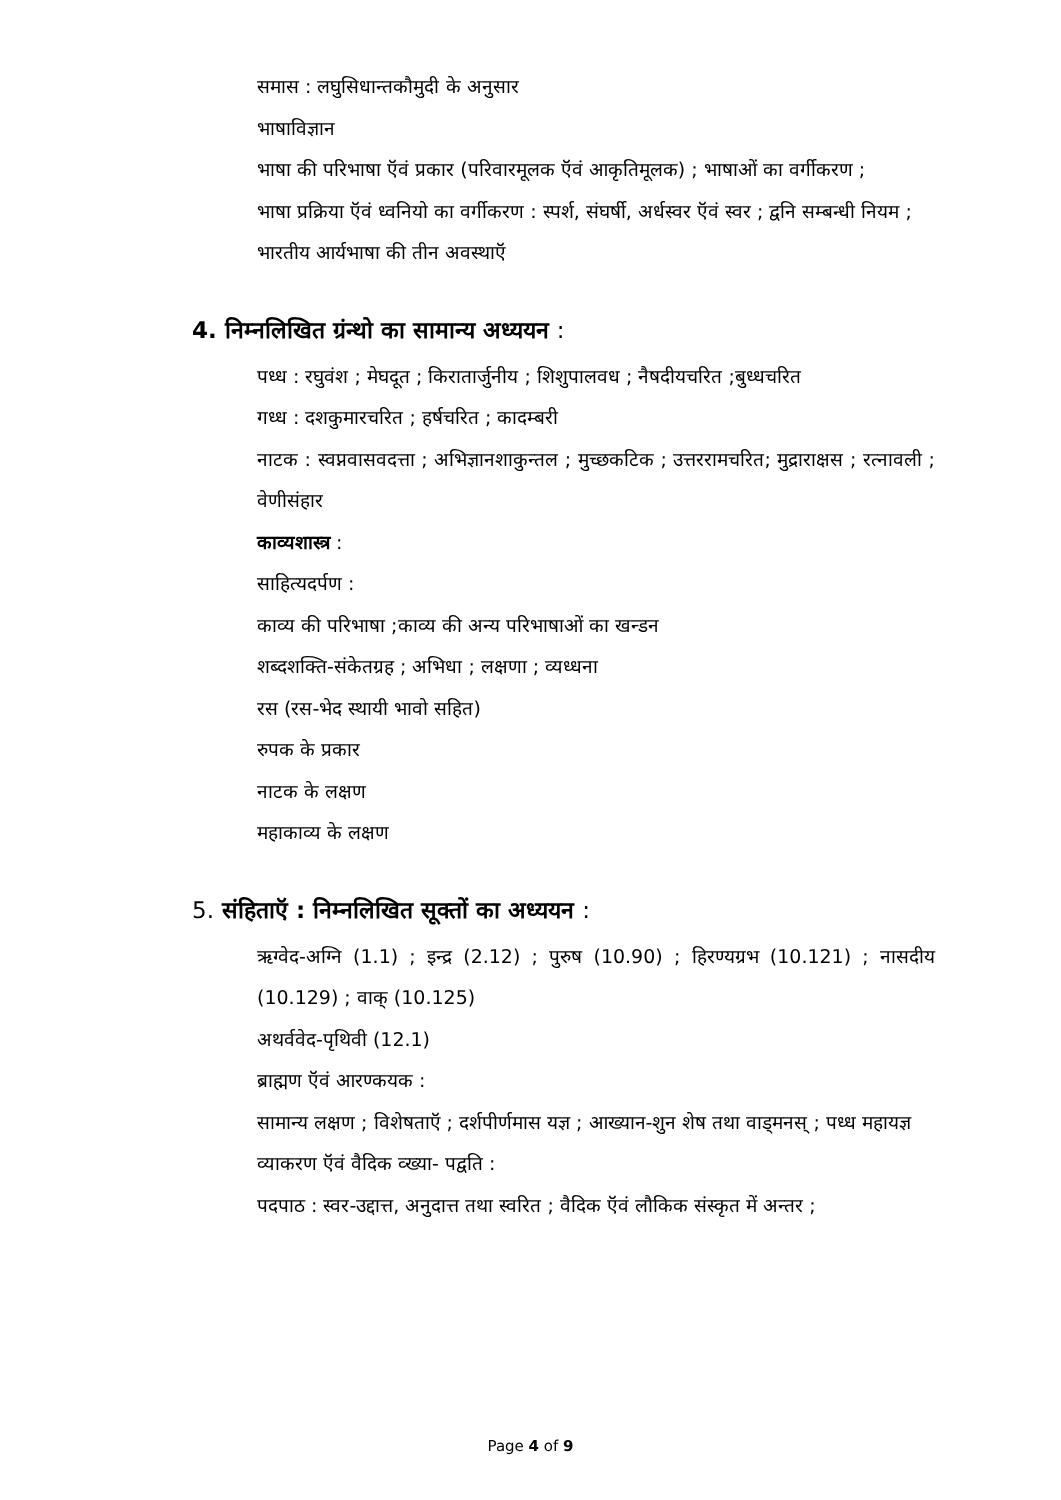समास : लघुसिधान्तकौमुदी के अनुसार
भाषाविज्ञान
भाषा की परिभाषा ऍवं प्रकार (परिवारमूलक ऍवं आकृतिमूलक) ; भाषाओं का वर्गीकरण ;
भाषा प्रक्रिया ऍवं ध्वनियो का वर्गीकरण : स्पर्श, संघर्षी, अर्धस्वर ऍवं स्वर ; द्वनि सम्बन्धी नियम ;
भारतीय आर्यभाषा की तीन अवस्थाऍ
4. निम्नलिखित ग्रंन्थो का सामान्य अध्ययन :
पध्ध : रघुवंश ; मेघदूत ; किरातार्जुनीय ; शिशुपालवध ; नैषदीयचरित ;बुध्धचरित
गध्ध : दशकुमारचरित ; हर्षचरित ; कादम्बरी
नाटक : स्वप्नवासवदत्ता ; अभिज्ञानशाकुन्तल ; मुच्छकटिक ; उत्तररामचरित; मुद्राराक्षस ; रत्नावली ; वेणीसंहार
काव्यशास्त्र :
साहित्यदर्पण :
काव्य की परिभाषा ;काव्य की अन्य परिभाषाओं का खन्डन
शब्दशक्ति-संकेतग्रह ; अभिधा ; लक्षणा ; व्यध्धना
रस (रस-भेद स्थायी भावो सहित)
रुपक के प्रकार
नाटक के लक्षण
महाकाव्य के लक्षण
5. संहिताऍ : निम्नलिखित सूक्तों का अध्ययन :
ऋग्वेद-अग्नि (1.1) ; इन्द्र (2.12) ; पुरुष (10.90) ; हिरण्यग्रभ (10.121) ; नासदीय (10.129) ; वाक् (10.125)
अथर्ववेद-पृथिवी (12.1)
ब्राह्मण ऍवं आरण्कयक :
सामान्य लक्षण ; विशेषताऍ ; दर्शपीर्णमास यज्ञ ; आख्यान-शुन शेष तथा वाड्मनस् ; पध्ध महायज्ञ
व्याकरण ऍवं वैदिक व्ख्या- पद्वति :
पदपाठ : स्वर-उद्दात्त, अनुदात्त तथा स्वरित ; वैदिक ऍवं लौकिक संस्कृत में अन्तर ;
Page 4 of 9